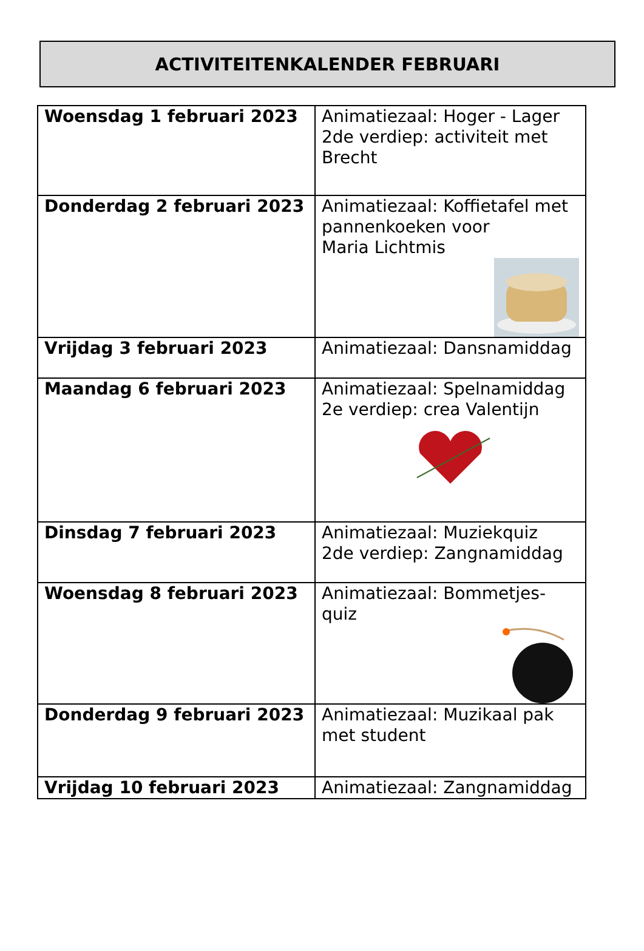ACTIVITEITENKALENDER FEBRUARI
| Woensdag 1 februari 2023 | Animatiezaal: Hoger - Lager 2de verdiep: activiteit met Brecht |
| Donderdag 2 februari 2023 | Animatiezaal: Koffietafel met pannenkoeken voor Maria Lichtmis |
| Vrijdag 3 februari 2023 | Animatiezaal: Dansnamiddag |
| Maandag 6 februari 2023 | Animatiezaal: Spelnamiddag 2e verdiep: crea Valentijn |
| Dinsdag 7 februari 2023 | Animatiezaal: Muziekquiz 2de verdiep: Zangnamiddag |
| Woensdag 8 februari 2023 | Animatiezaal: Bommetjes-quiz |
| Donderdag 9 februari 2023 | Animatiezaal: Muzikaal pak met student |
| Vrijdag 10 februari 2023 | Animatiezaal: Zangnamiddag |